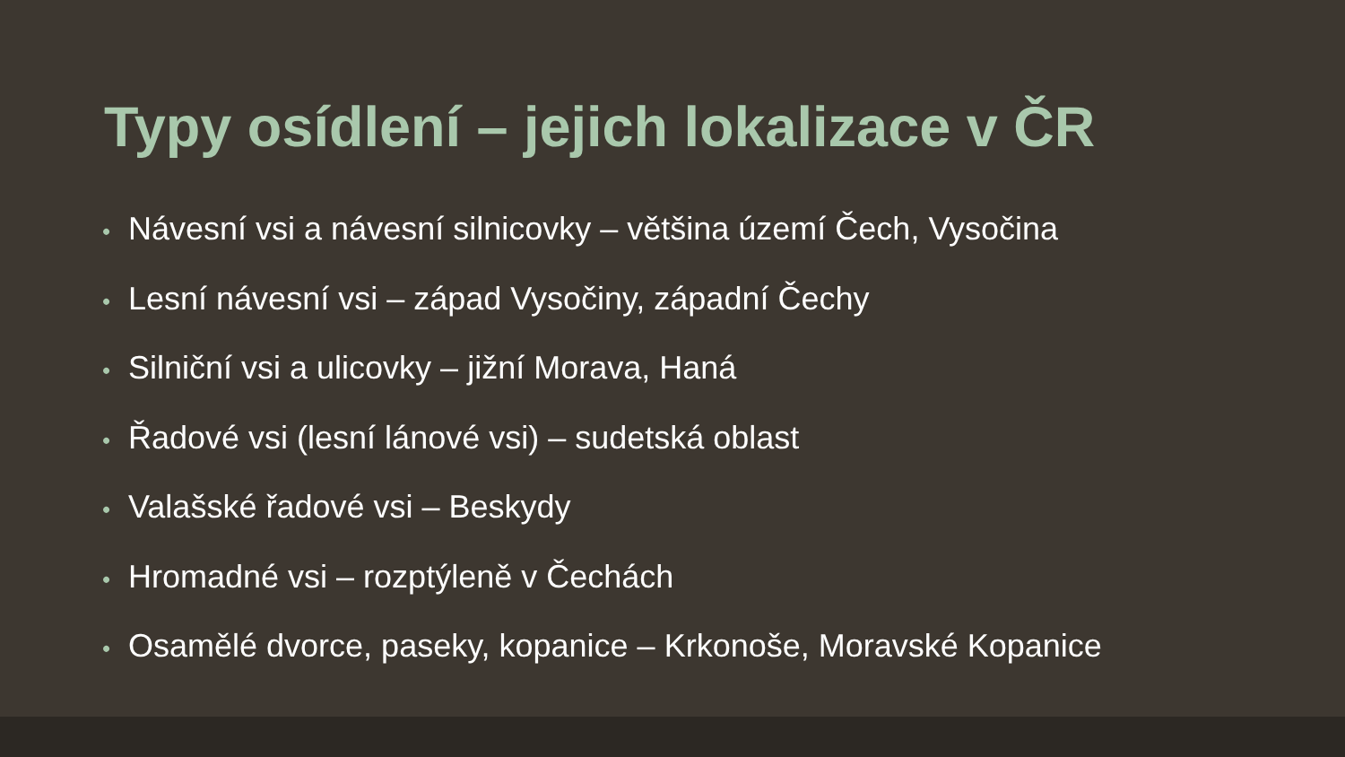Typy osídlení – jejich lokalizace v ČR
• Návesní vsi a návesní silnicovky – většina území Čech, Vysočina
• Lesní návesní vsi – západ Vysočiny, západní Čechy
• Silniční vsi a ulicovky – jižní Morava, Haná
• Řadové vsi (lesní lánové vsi) – sudetská oblast
• Valašské řadové vsi – Beskydy
• Hromadné vsi – rozptýleně v Čechách
• Osamělé dvorce, paseky, kopanice – Krkonoše, Moravské Kopanice